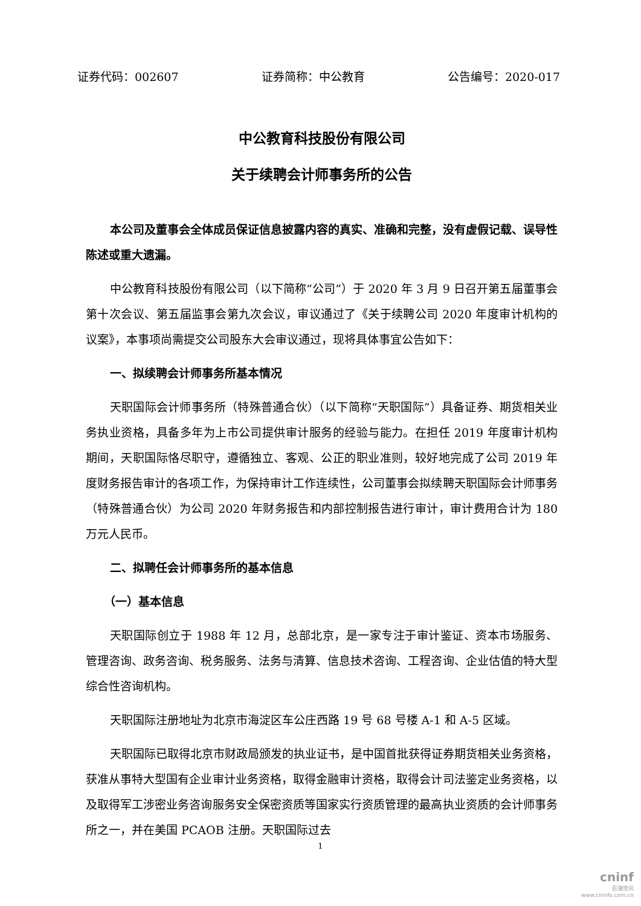证券代码：002607 证券简称：中公教育 公告编号：2020-017
中公教育科技股份有限公司
关于续聘会计师事务所的公告
本公司及董事会全体成员保证信息披露内容的真实、准确和完整，没有虚假记载、误导性陈述或重大遗漏。
中公教育科技股份有限公司（以下简称“公司”）于 2020 年 3 月 9 日召开第五届董事会第十次会议、第五届监事会第九次会议，审议通过了《关于续聘公司 2020 年度审计机构的议案》，本事项尚需提交公司股东大会审议通过，现将具体事宜公告如下：
一、拟续聘会计师事务所基本情况
天职国际会计师事务所（特殊普通合伙）（以下简称“天职国际”）具备证券、期货相关业务执业资格，具备多年为上市公司提供审计服务的经验与能力。在担任 2019 年度审计机构期间，天职国际恪尽职守，遵循独立、客观、公正的职业准则，较好地完成了公司 2019 年度财务报告审计的各项工作，为保持审计工作连续性，公司董事会拟续聘天职国际会计师事务（特殊普通合伙）为公司 2020 年财务报告和内部控制报告进行审计，审计费用合计为 180 万元人民币。
二、拟聘任会计师事务所的基本信息
（一）基本信息
天职国际创立于 1988 年 12 月，总部北京，是一家专注于审计鉴证、资本市场服务、管理咨询、政务咨询、税务服务、法务与清算、信息技术咨询、工程咨询、企业估值的特大型综合性咨询机构。
天职国际注册地址为北京市海淀区车公庄西路 19 号 68 号楼 A-1 和 A-5 区域。
天职国际已取得北京市财政局颁发的执业证书，是中国首批获得证券期货相关业务资格，获准从事特大型国有企业审计业务资格，取得金融审计资格，取得会计司法鉴定业务资格，以及取得军工涉密业务咨询服务安全保密资质等国家实行资质管理的最高执业资质的会计师事务所之一，并在美国 PCAOB 注册。天职国际过去
1
cninf
巨潮资讯
www.cninfo.com.cn